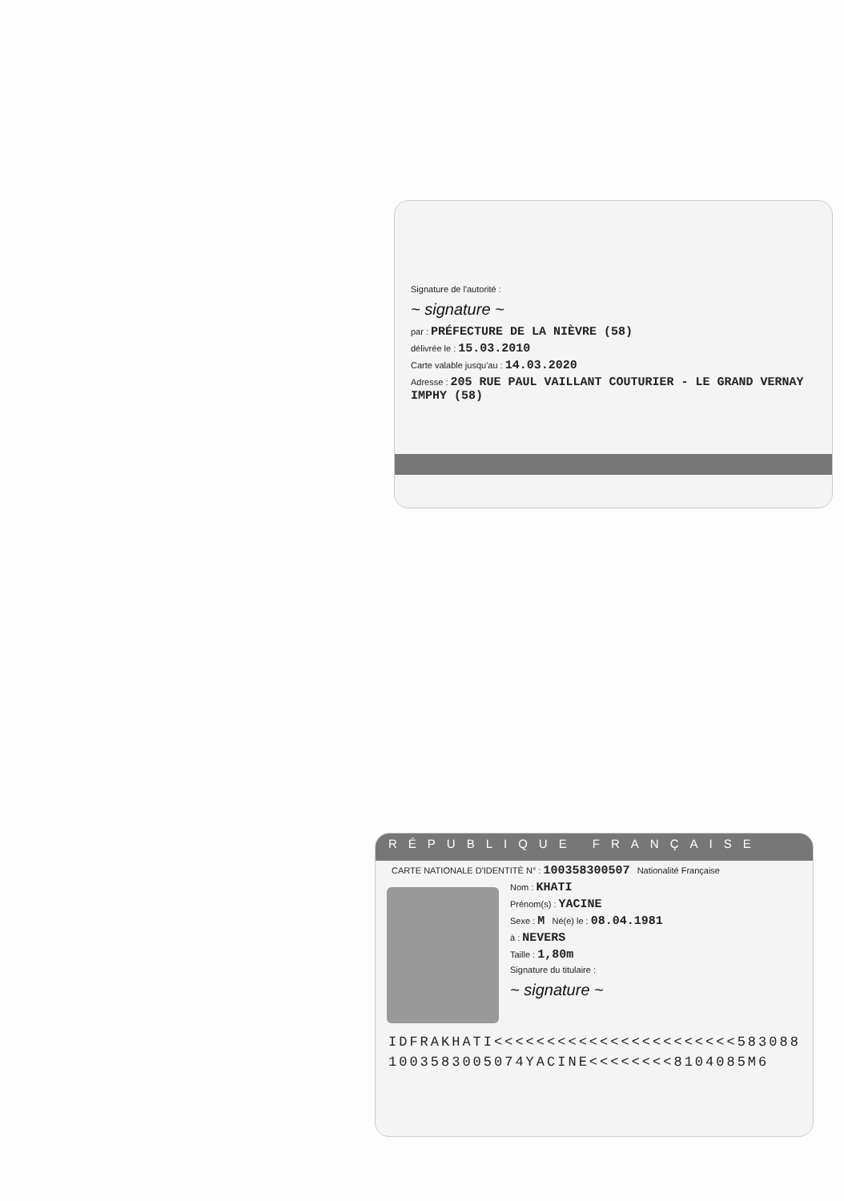Signature de l'autorité :
~ signature ~
par : PRÉFECTURE DE LA NIÈVRE (58)
délivrée le : 15.03.2010
Carte valable jusqu'au : 14.03.2020
Adresse : 205 RUE PAUL VAILLANT COUTURIER - LE GRAND VERNAY
IMPHY (58)
RÉPUBLIQUE FRANÇAISE
CARTE NATIONALE D'IDENTITÉ N° : 100358300507 Nationalité Française
Nom : KHATI
Prénom(s) : YACINE
Sexe : M Né(e) le : 08.04.1981
à : NEVERS
Taille : 1,80m
Signature du titulaire :
~ signature ~
IDFRAKHATI<<<<<<<<<<<<<<<<<<<<<<<583088
1003583005074YACINE<<<<<<<<8104085M6